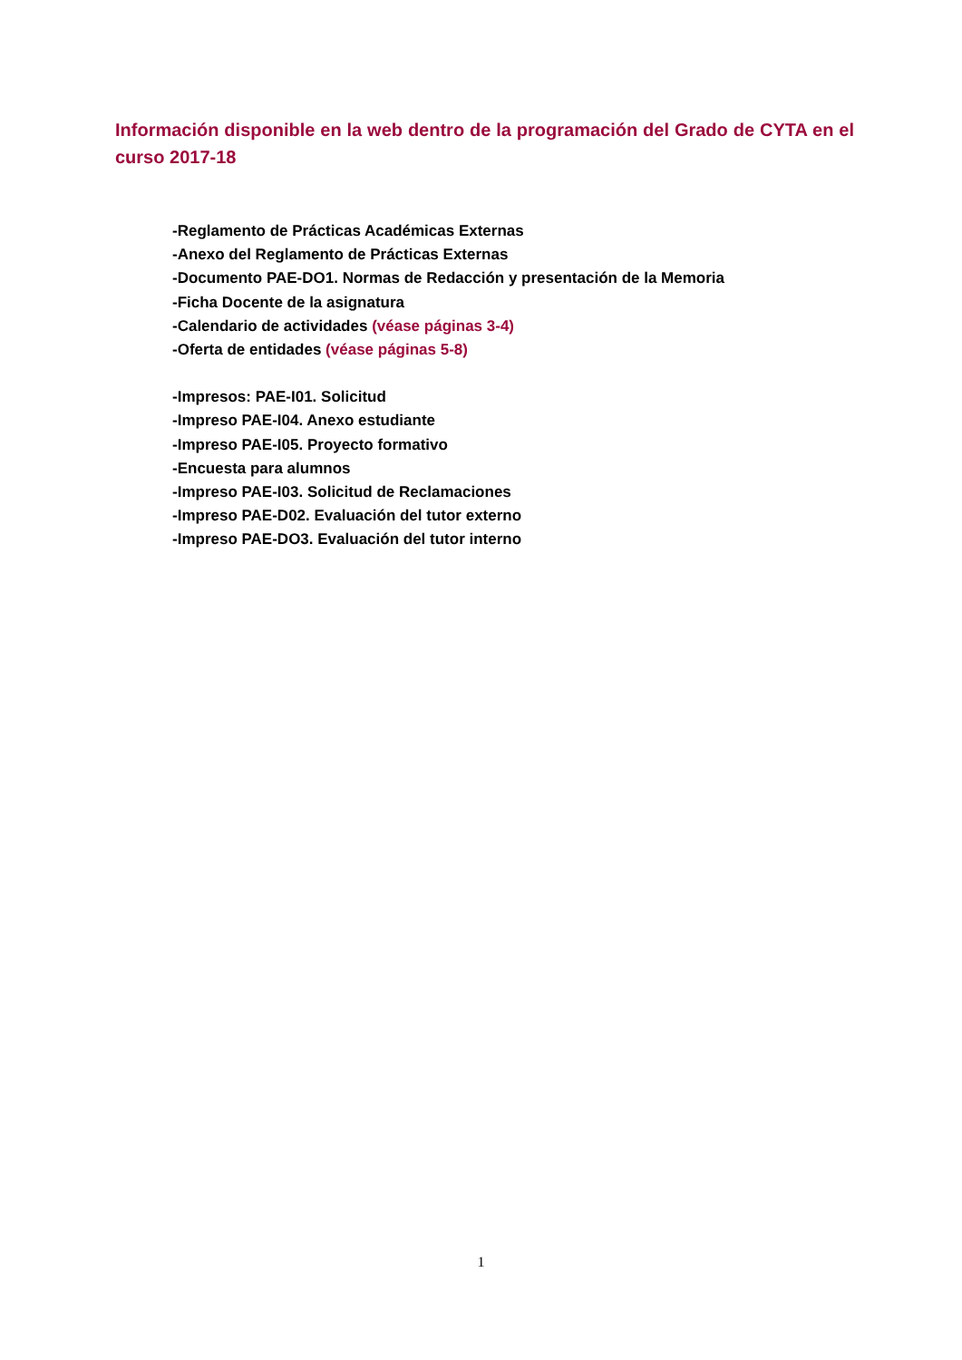Información disponible en la web dentro de la programación del Grado de CYTA en el curso 2017-18
-Reglamento de Prácticas Académicas Externas
-Anexo del Reglamento de Prácticas Externas
-Documento PAE-DO1. Normas de Redacción y presentación de la Memoria
-Ficha Docente de la asignatura
-Calendario de actividades (véase páginas 3-4)
-Oferta de entidades (véase páginas 5-8)
-Impresos: PAE-I01. Solicitud
-Impreso PAE-I04. Anexo estudiante
-Impreso PAE-I05. Proyecto formativo
-Encuesta para alumnos
-Impreso PAE-I03. Solicitud de Reclamaciones
-Impreso PAE-D02. Evaluación del tutor externo
-Impreso PAE-DO3. Evaluación del tutor interno
1